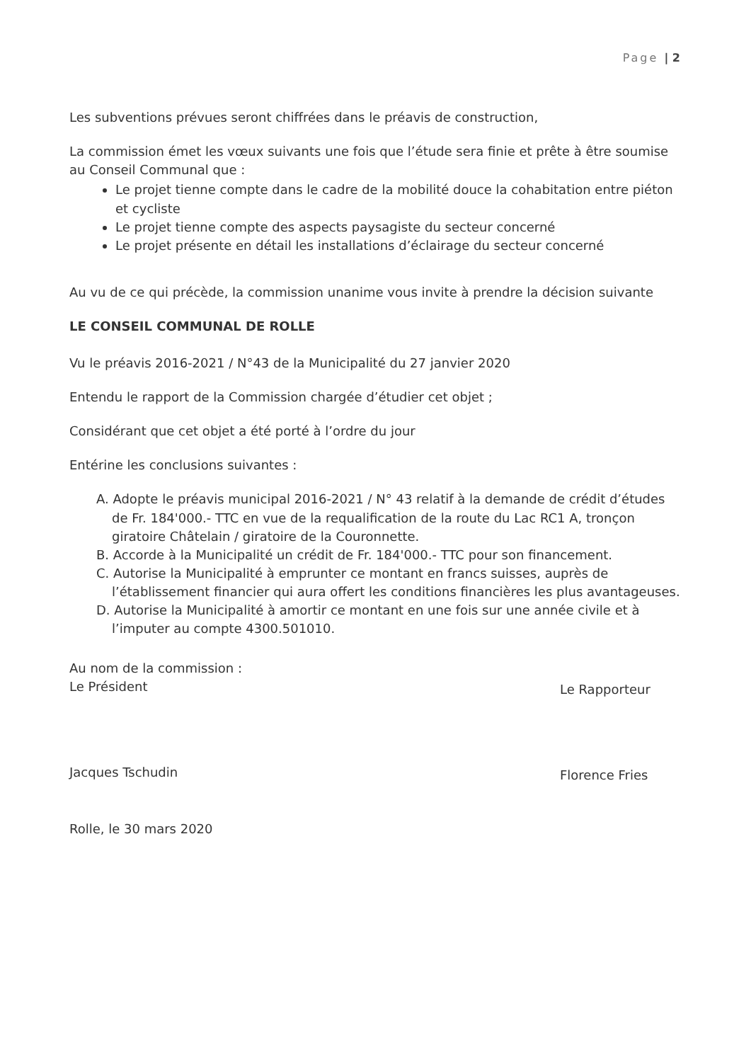Page | 2
Les subventions prévues seront chiffrées dans le préavis de construction,
La commission émet les vœux suivants une fois que l’étude sera finie et prête à être soumise au Conseil Communal que :
Le projet tienne compte dans le cadre de la mobilité douce la cohabitation entre piéton et cycliste
Le projet tienne compte des aspects paysagiste du secteur concerné
Le projet présente en détail les installations d’éclairage du secteur concerné
Au vu de ce qui précède, la commission unanime vous invite à prendre la décision suivante
LE CONSEIL COMMUNAL DE ROLLE
Vu le préavis 2016-2021 / N°43 de la Municipalité du 27 janvier 2020
Entendu le rapport de la Commission chargée d’étudier cet objet ;
Considérant que cet objet a été porté à l’ordre du jour
Entérine les conclusions suivantes :
A. Adopte le préavis municipal 2016-2021 / N° 43 relatif à la demande de crédit d’études de Fr. 184'000.- TTC en vue de la requalification de la route du Lac RC1 A, tronçon giratoire Châtelain / giratoire de la Couronnette.
B. Accorde à la Municipalité un crédit de Fr. 184'000.- TTC pour son financement.
C. Autorise la Municipalité à emprunter ce montant en francs suisses, auprès de l’établissement financier qui aura offert les conditions financières les plus avantageuses.
D. Autorise la Municipalité à amortir ce montant en une fois sur une année civile et à l’imputer au compte 4300.501010.
Au nom de la commission :
Le Président
Jacques Tschudin
Le Rapporteur
Florence Fries
Rolle, le 30 mars 2020